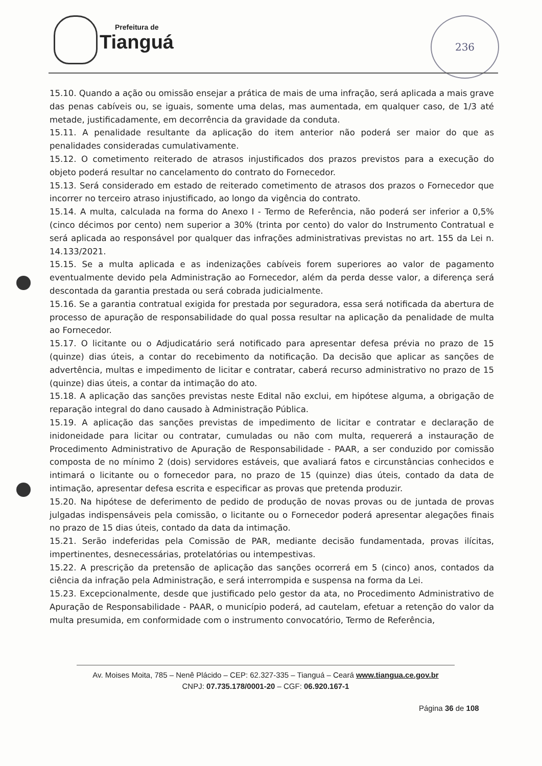Prefeitura de
Tianguá
236
15.10. Quando a ação ou omissão ensejar a prática de mais de uma infração, será aplicada a mais grave das penas cabíveis ou, se iguais, somente uma delas, mas aumentada, em qualquer caso, de 1/3 até metade, justificadamente, em decorrência da gravidade da conduta.
15.11. A penalidade resultante da aplicação do item anterior não poderá ser maior do que as penalidades consideradas cumulativamente.
15.12. O cometimento reiterado de atrasos injustificados dos prazos previstos para a execução do objeto poderá resultar no cancelamento do contrato do Fornecedor.
15.13. Será considerado em estado de reiterado cometimento de atrasos dos prazos o Fornecedor que incorrer no terceiro atraso injustificado, ao longo da vigência do contrato.
15.14. A multa, calculada na forma do Anexo I - Termo de Referência, não poderá ser inferior a 0,5% (cinco décimos por cento) nem superior a 30% (trinta por cento) do valor do Instrumento Contratual e será aplicada ao responsável por qualquer das infrações administrativas previstas no art. 155 da Lei n. 14.133/2021.
15.15. Se a multa aplicada e as indenizações cabíveis forem superiores ao valor de pagamento eventualmente devido pela Administração ao Fornecedor, além da perda desse valor, a diferença será descontada da garantia prestada ou será cobrada judicialmente.
15.16. Se a garantia contratual exigida for prestada por seguradora, essa será notificada da abertura de processo de apuração de responsabilidade do qual possa resultar na aplicação da penalidade de multa ao Fornecedor.
15.17. O licitante ou o Adjudicatário será notificado para apresentar defesa prévia no prazo de 15 (quinze) dias úteis, a contar do recebimento da notificação. Da decisão que aplicar as sanções de advertência, multas e impedimento de licitar e contratar, caberá recurso administrativo no prazo de 15 (quinze) dias úteis, a contar da intimação do ato.
15.18. A aplicação das sanções previstas neste Edital não exclui, em hipótese alguma, a obrigação de reparação integral do dano causado à Administração Pública.
15.19. A aplicação das sanções previstas de impedimento de licitar e contratar e declaração de inidoneidade para licitar ou contratar, cumuladas ou não com multa, requererá a instauração de Procedimento Administrativo de Apuração de Responsabilidade - PAAR, a ser conduzido por comissão composta de no mínimo 2 (dois) servidores estáveis, que avaliará fatos e circunstâncias conhecidos e intimará o licitante ou o fornecedor para, no prazo de 15 (quinze) dias úteis, contado da data de intimação, apresentar defesa escrita e especificar as provas que pretenda produzir.
15.20. Na hipótese de deferimento de pedido de produção de novas provas ou de juntada de provas julgadas indispensáveis pela comissão, o licitante ou o Fornecedor poderá apresentar alegações finais no prazo de 15 dias úteis, contado da data da intimação.
15.21. Serão indeferidas pela Comissão de PAR, mediante decisão fundamentada, provas ilícitas, impertinentes, desnecessárias, protelatórias ou intempestivas.
15.22. A prescrição da pretensão de aplicação das sanções ocorrerá em 5 (cinco) anos, contados da ciência da infração pela Administração, e será interrompida e suspensa na forma da Lei.
15.23. Excepcionalmente, desde que justificado pelo gestor da ata, no Procedimento Administrativo de Apuração de Responsabilidade - PAAR, o município poderá, ad cautelam, efetuar a retenção do valor da multa presumida, em conformidade com o instrumento convocatório, Termo de Referência,
Av. Moises Moita, 785 – Nenê Plácido – CEP: 62.327-335 – Tianguá – Ceará www.tiangua.ce.gov.br
CNPJ: 07.735.178/0001-20 – CGF: 06.920.167-1
Página 36 de 108